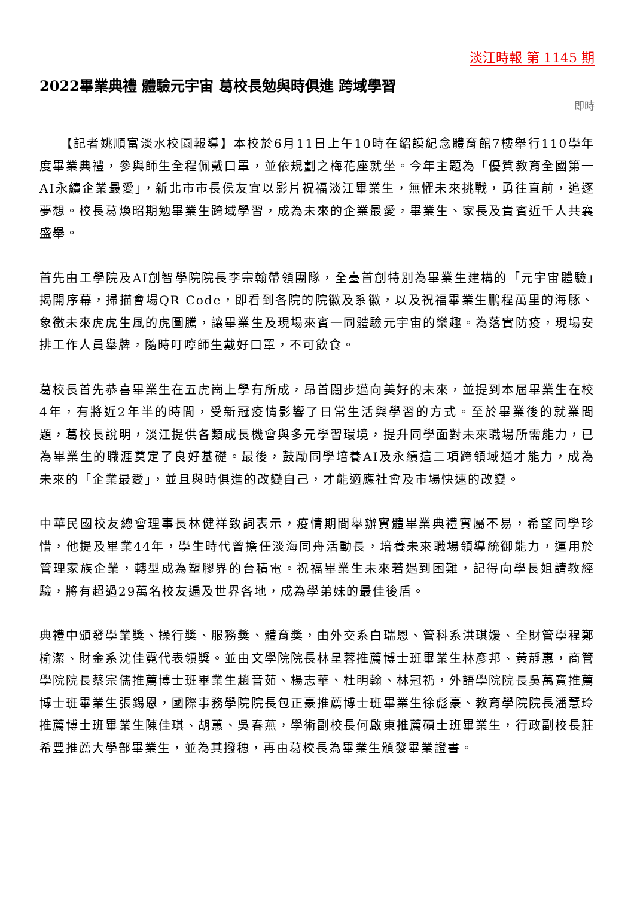淡江時報 第 1145 期
2022畢業典禮 體驗元宇宙 葛校長勉與時俱進 跨域學習
即時
　　【記者姚順富淡水校園報導】本校於6月11日上午10時在紹謨紀念體育館7樓舉行110學年度畢業典禮，參與師生全程佩戴口罩，並依規劃之梅花座就坐。今年主題為「優質教育全國第一 AI永續企業最愛」，新北市市長侯友宜以影片祝福淡江畢業生，無懼未來挑戰，勇往直前，追逐夢想。校長葛煥昭期勉畢業生跨域學習，成為未來的企業最愛，畢業生、家長及貴賓近千人共襄盛舉。
首先由工學院及AI創智學院院長李宗翰帶領團隊，全臺首創特別為畢業生建構的「元宇宙體驗」揭開序幕，掃描會場QR Code，即看到各院的院徽及系徽，以及祝福畢業生鵬程萬里的海豚、象徵未來虎虎生風的虎圖騰，讓畢業生及現場來賓一同體驗元宇宙的樂趣。為落實防疫，現場安排工作人員舉牌，隨時叮嚀師生戴好口罩，不可飲食。
葛校長首先恭喜畢業生在五虎崗上學有所成，昂首闊步邁向美好的未來，並提到本屆畢業生在校4年，有將近2年半的時間，受新冠疫情影響了日常生活與學習的方式。至於畢業後的就業問題，葛校長說明，淡江提供各類成長機會與多元學習環境，提升同學面對未來職場所需能力，已為畢業生的職涯奠定了良好基礎。最後，鼓勵同學培養AI及永續這二項跨領域通才能力，成為未來的「企業最愛」，並且與時俱進的改變自己，才能適應社會及市場快速的改變。
中華民國校友總會理事長林健祥致詞表示，疫情期間舉辦實體畢業典禮實屬不易，希望同學珍惜，他提及畢業44年，學生時代曾擔任淡海同舟活動長，培養未來職場領導統御能力，運用於管理家族企業，轉型成為塑膠界的台積電。祝福畢業生未來若遇到困難，記得向學長姐請教經驗，將有超過29萬名校友遍及世界各地，成為學弟妹的最佳後盾。
典禮中頒發學業獎、操行獎、服務獎、體育獎，由外交系白瑞恩、管科系洪琪媛、全財管學程鄭榆潔、財金系沈佳霓代表領獎。並由文學院院長林呈蓉推薦博士班畢業生林彥邦、黃靜惠，商管學院院長蔡宗儒推薦博士班畢業生趙音茹、楊志華、杜明翰、林冠礽，外語學院院長吳萬寶推薦博士班畢業生張錫恩，國際事務學院院長包正豪推薦博士班畢業生徐彪豪、教育學院院長潘慧玲推薦博士班畢業生陳佳琪、胡蕙、吳春燕，學術副校長何啟東推薦碩士班畢業生，行政副校長莊希豐推薦大學部畢業生，並為其撥穗，再由葛校長為畢業生頒發畢業證書。